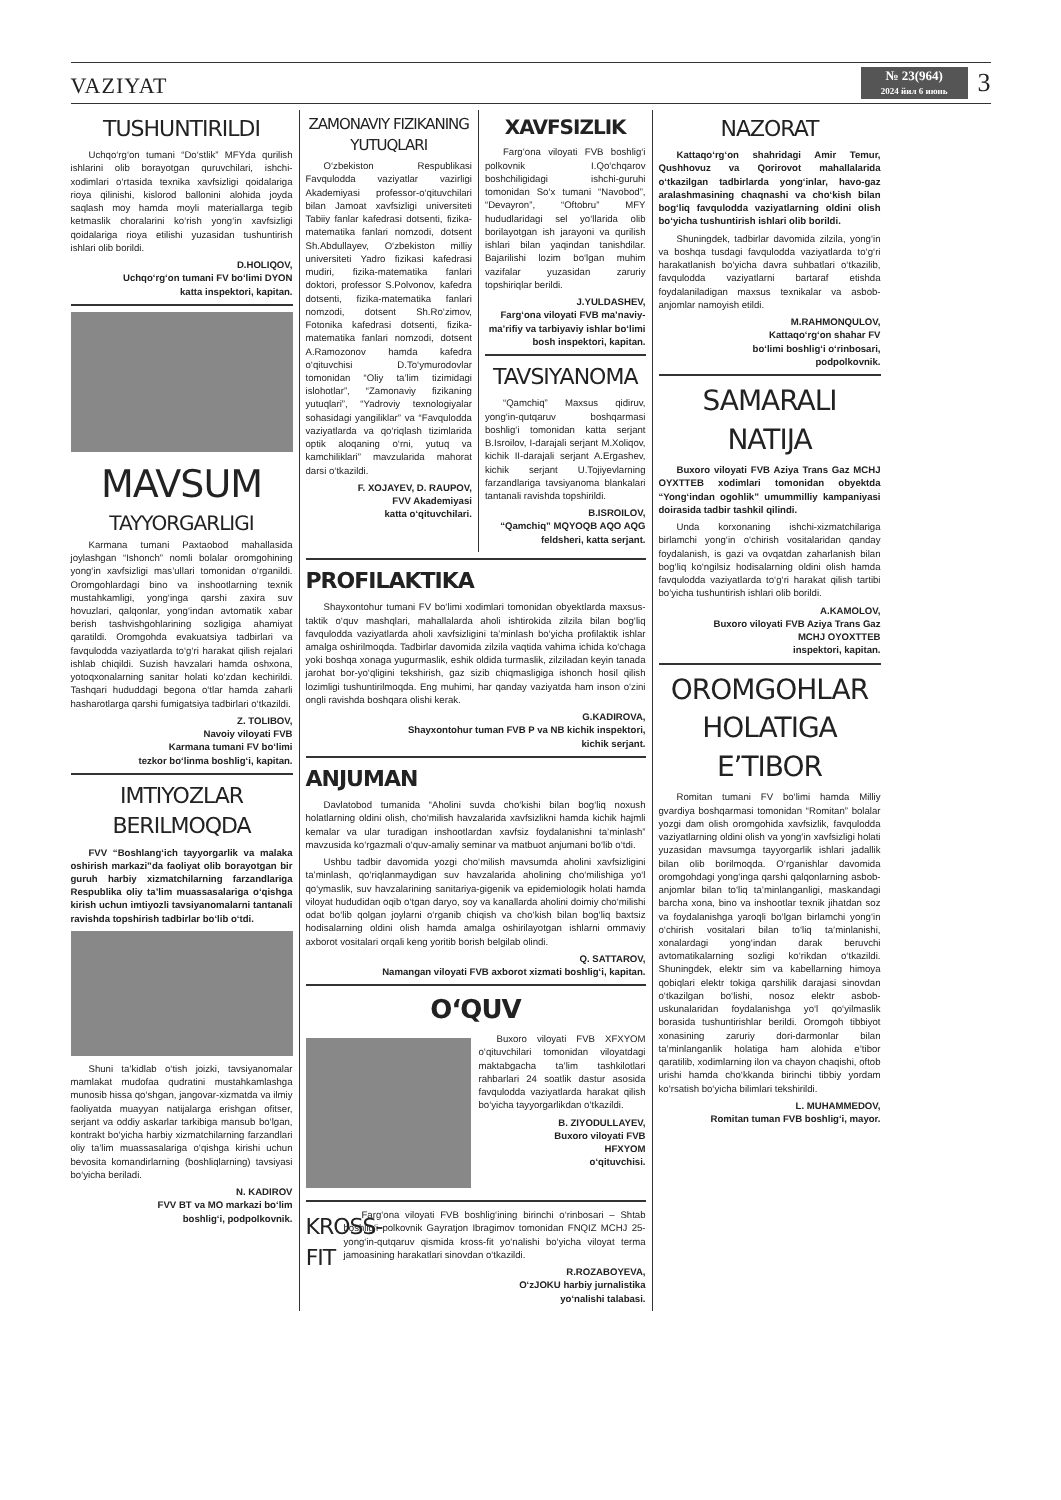VAZIYAT
№ 23(964)
2024 йил 6 июнь
3
TUSHUNTIRILDI
Uchqo‘rg‘on tumani “Do‘stlik” MFYda qurilish ishlarini olib borayotgan quruvchilari, ishchi-xodimlari o‘rtasida texnika xavfsizligi qoidalariga rioya qilinishi, kislorod ballonini alohida joyda saqlash moy hamda moyli materiallarga tegib ketmaslik choralarini ko‘rish yong‘in xavfsizligi qoidalariga rioya etilishi yuzasidan tushuntirish ishlari olib borildi.
D.HOLIQOV,
Uchqo‘rg‘on tumani FV bo‘limi DYON
katta inspektori, kapitan.
MAVSUM
TAYYORGARLIGI
Karmana tumani Paxtaobod mahallasida joylashgan “Ishonch” nomli bolalar oromgohining yong‘in xavfsizligi mas’ullari tomonidan o‘rganildi. Oromgohlardagi bino va inshootlarning texnik mustahkamligi, yong‘inga qarshi zaxira suv hovuzlari, qalqonlar, yong‘indan avtomatik xabar berish tashvishgohlarining sozligiga ahamiyat qaratildi. Oromgohda evakuatsiya tadbirlari va favqulodda vaziyatlarda to‘g‘ri harakat qilish rejalari ishlab chiqildi. Suzish havzalari hamda oshxona, yotoqxonalarning sanitar holati ko‘zdan kechirildi. Tashqari hududdagi begona o‘tlar hamda zaharli hasharotlarga qarshi fumigatsiya tadbirlari o‘tkazildi.
Z. TOLIBOV,
Navoiy viloyati FVB
Karmana tumani FV bo‘limi
tezkor bo‘linma boshlig‘i, kapitan.
IMTIYOZLAR BERILMOQDA
FVV “Boshlang‘ich tayyorgarlik va malaka oshirish markazi”da faoliyat olib borayotgan bir guruh harbiy xizmatchilarning farzandlariga Respublika oliy ta’lim muassasalariga o‘qishga kirish uchun imtiyozli tavsiyanomalarni tantanali ravishda topshirish tadbirlar bo‘lib o‘tdi.
Shuni ta’kidlab o‘tish joizki, tavsiyanomalar mamlakat mudofaa qudratini mustahkamlashga munosib hissa qo‘shgan, jangovar-xizmatda va ilmiy faoliyatda muayyan natijalarga erishgan ofitser, serjant va oddiy askarlar tarkibiga mansub bo‘lgan, kontrakt bo‘yicha harbiy xizmatchilarning farzandlari oliy ta’lim muassasalariga o‘qishga kirishi uchun bevosita komandirlarning (boshliqlarning) tavsiyasi bo‘yicha beriladi.
N. KADIROV
FVV BT va MO markazi bo‘lim
boshlig‘i, podpolkovnik.
ZAMONAVIY FIZIKANING YUTUQLARI
O‘zbekiston Respublikasi Favqulodda vaziyatlar vazirligi Akademiyasi professor-o‘qituvchilari bilan Jamoat xavfsizligi universiteti Tabiiy fanlar kafedrasi dotsenti, fizika-matematika fanlari nomzodi, dotsent Sh.Abdullayev, O‘zbekiston milliy universiteti Yadro fizikasi kafedrasi mudiri, fizika-matematika fanlari doktori, professor S.Polvonov, kafedra dotsenti, fizika-matematika fanlari nomzodi, dotsent Sh.Ro‘zimov, Fotonika kafedrasi dotsenti, fizika-matematika fanlari nomzodi, dotsent A.Ramozonov hamda kafedra o‘qituvchisi D.To‘ymurodovlar tomonidan “Oliy ta’lim tizimidagi islohotlar”, “Zamonaviy fizikaning yutuqlari”, “Yadroviy texnologiyalar sohasidagi yangiliklar” va “Favqulodda vaziyatlarda va qo‘riqlash tizimlarida optik aloqaning o‘rni, yutuq va kamchiliklari” mavzularida mahorat darsi o‘tkazildi.
F. XOJAYEV, D. RAUPOV,
FVV Akademiyasi
katta o‘qituvchilari.
XAVFSIZLIK
Farg‘ona viloyati FVB boshlig‘i polkovnik I.Qo‘chqarov boshchiligidagi ishchi-guruhi tomonidan So‘x tumani “Navobod”, “Devayron”, “Oftobru” MFY hududlaridagi sel yo‘llarida olib borilayotgan ish jarayoni va qurilish ishlari bilan yaqindan tanishdilar. Bajarilishi lozim bo‘lgan muhim vazifalar yuzasidan zaruriy topshiriqlar berildi.
J.YULDASHEV,
Farg‘ona viloyati FVB ma’naviy-ma’rifiy va tarbiyaviy ishlar bo‘limi bosh inspektori, kapitan.
TAVSIYANOMA
“Qamchiq” Maxsus qidiruv, yong‘in-qutqaruv boshqarmasi boshlig‘i tomonidan katta serjant B.Isroilov, I-darajali serjant M.Xoliqov, kichik II-darajali serjant A.Ergashev, kichik serjant U.Tojiyevlarning farzandlariga tavsiyanoma blankalari tantanali ravishda topshirildi.
B.ISROILOV,
“Qamchiq” MQYOQB AQO AQG
feldsheri, katta serjant.
PROFILAKTIKA
Shayxontohur tumani FV bo‘limi xodimlari tomonidan obyektlarda maxsus-taktik o‘quv mashqlari, mahallalarda aholi ishtirokida zilzila bilan bog‘liq favqulodda vaziyatlarda aholi xavfsizligini ta’minlash bo‘yicha profilaktik ishlar amalga oshirilmoqda. Tadbirlar davomida zilzila vaqtida vahima ichida ko‘chaga yoki boshqa xonaga yugurmaslik, eshik oldida turmaslik, zilziladan keyin tanada jarohat bor-yo‘qligini tekshirish, gaz sizib chiqmasligiga ishonch hosil qilish lozimligi tushuntirilmoqda. Eng muhimi, har qanday vaziyatda ham inson o‘zini ongli ravishda boshqara olishi kerak.
G.KADIROVA,
Shayxontohur tuman FVB P va NB kichik inspektori,
kichik serjant.
ANJUMAN
Davlatobod tumanida “Aholini suvda cho‘kishi bilan bog‘liq noxush holatlarning oldini olish, cho‘milish havzalarida xavfsizlikni hamda kichik hajmli kemalar va ular turadigan inshootlardan xavfsiz foydalanishni ta’minlash” mavzusida ko‘rgazmali o‘quv-amaliy seminar va matbuot anjumani bo‘lib o‘tdi.
Ushbu tadbir davomida yozgi cho‘milish mavsumda aholini xavfsizligini ta’minlash, qo‘riqlanmaydigan suv havzalarida aholining cho‘milishiga yo‘l qo‘ymaslik, suv havzalarining sanitariya-gigenik va epidemiologik holati hamda viloyat hududidan oqib o‘tgan daryo, soy va kanallarda aholini doimiy cho‘milishi odat bo‘lib qolgan joylarni o‘rganib chiqish va cho‘kish bilan bog‘liq baxtsiz hodisalarning oldini olish hamda amalga oshirilayotgan ishlarni ommaviy axborot vositalari orqali keng yoritib borish belgilab olindi.
Q. SATTAROV,
Namangan viloyati FVB axborot xizmati boshlig‘i, kapitan.
O‘QUV
Buxoro viloyati FVB XFXYOM o‘qituvchilari tomonidan viloyatdagi maktabgacha ta’lim tashkilotlari rahbarlari 24 soatlik dastur asosida favqulodda vaziyatlarda harakat qilish bo‘yicha tayyorgarlikdan o‘tkazildi.
B. ZIYODULLAYEV,
Buxoro viloyati FVB
HFXYOM
o‘qituvchisi.
KROSS-FIT
Farg‘ona viloyati FVB boshlig‘ining birinchi o‘rinbosari – Shtab boshlig‘i polkovnik Gayratjon Ibragimov tomonidan FNQIZ MCHJ 25-yong‘in-qutqaruv qismida kross-fit yo‘nalishi bo‘yicha viloyat terma jamoasining harakatlari sinovdan o‘tkazildi.
R.ROZABOYEVA,
O‘zJOKU harbiy jurnalistika
yo‘nalishi talabasi.
NAZORAT
Kattaqo‘rg‘on shahridagi Amir Temur, Qushhovuz va Qorirovot mahallalarida o‘tkazilgan tadbirlarda yong‘inlar, havo-gaz aralashmasining chaqnashi va cho‘kish bilan bog‘liq favqulodda vaziyatlarning oldini olish bo‘yicha tushuntirish ishlari olib borildi.
Shuningdek, tadbirlar davomida zilzila, yong‘in va boshqa tusdagi favqulodda vaziyatlarda to‘g‘ri harakatlanish bo‘yicha davra suhbatlari o‘tkazilib, favqulodda vaziyatlarni bartaraf etishda foydalaniladigan maxsus texnikalar va asbob-anjomlar namoyish etildi.
M.RAHMONQULOV,
Kattaqo‘rg‘on shahar FV
bo‘limi boshlig‘i o‘rinbosari,
podpolkovnik.
SAMARALI NATIJA
Buxoro viloyati FVB Aziya Trans Gaz MCHJ OYXTTEB xodimlari tomonidan obyektda “Yong‘indan ogohlik” umummilliy kampaniyasi doirasida tadbir tashkil qilindi.
Unda korxonaning ishchi-xizmatchilariga birlamchi yong‘in o‘chirish vositalaridan qanday foydalanish, is gazi va ovqatdan zaharlanish bilan bog‘liq ko‘ngilsiz hodisalarning oldini olish hamda favqulodda vaziyatlarda to‘g‘ri harakat qilish tartibi bo‘yicha tushuntirish ishlari olib borildi.
A.KAMOLOV,
Buxoro viloyati FVB Aziya Trans Gaz
MCHJ OYOXTTEB
inspektori, kapitan.
OROMGOHLAR HOLATIGA E’TIBOR
Romitan tumani FV bo‘limi hamda Milliy gvardiya boshqarmasi tomonidan “Romitan” bolalar yozgi dam olish oromgohida xavfsizlik, favqulodda vaziyatlarning oldini olish va yong‘in xavfsizligi holati yuzasidan mavsumga tayyorgarlik ishlari jadallik bilan olib borilmoqda. O‘rganishlar davomida oromgohdagi yong‘inga qarshi qalqonlarning asbob-anjomlar bilan to‘liq ta’minlanganligi, maskandagi barcha xona, bino va inshootlar texnik jihatdan soz va foydalanishga yaroqli bo‘lgan birlamchi yong‘in o‘chirish vositalari bilan to‘liq ta’minlanishi, xonalardagi yong‘indan darak beruvchi avtomatikalarning sozligi ko‘rikdan o‘tkazildi. Shuningdek, elektr sim va kabellarning himoya qobiqlari elektr tokiga qarshilik darajasi sinovdan o‘tkazilgan bo‘lishi, nosoz elektr asbob-uskunalaridan foydalanishga yo‘l qo‘yilmaslik borasida tushuntirishlar berildi. Oromgoh tibbiyot xonasining zaruriy dori-darmonlar bilan ta’minlanganlik holatiga ham alohida e’tibor qaratilib, xodimlarning ilon va chayon chaqishi, oftob urishi hamda cho‘kkanda birinchi tibbiy yordam ko‘rsatish bo‘yicha bilimlari tekshirildi.
L. MUHAMMEDOV,
Romitan tuman FVB boshlig‘i, mayor.